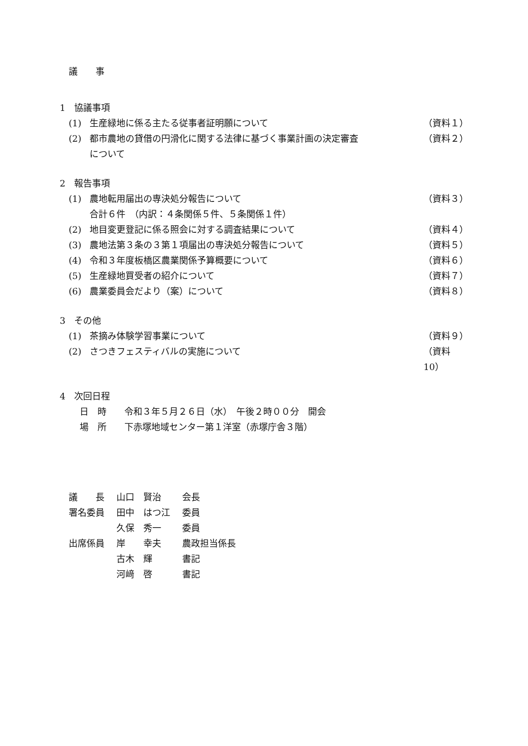議　　事
1　協議事項
(1) 生産緑地に係る主たる従事者証明願について （資料１）
(2) 都市農地の貸借の円滑化に関する法律に基づく事業計画の決定審査
について （資料２）
2　報告事項
(1) 農地転用届出の専決処分報告について
合計６件　（内訳：４条関係５件、５条関係１件） （資料３）
(2) 地目変更登記に係る照会に対する調査結果について （資料４）
(3) 農地法第３条の３第１項届出の専決処分報告について （資料５）
(4) 令和３年度板橋区農業関係予算概要について （資料６）
(5) 生産緑地買受者の紹介について （資料７）
(6) 農業委員会だより（案）について （資料８）
3　その他
(1) 茶摘み体験学習事業について （資料９）
(2) さつきフェスティバルの実施について （資料 10）
4　次回日程
日　時　　令和３年５月２６日（水）　午後２時００分　開会
場　所　　下赤塚地域センター第１洋室（赤塚庁舎３階）
| 議 長 | 山口 賢治 | 会長 |
| 署名委員 | 田中 はつ江 | 委員 |
| | 久保 秀一 | 委員 |
| 出席係員 | 岸 幸夫 | 農政担当係長 |
| | 古木 輝 | 書記 |
| | 河﨑 啓 | 書記 |